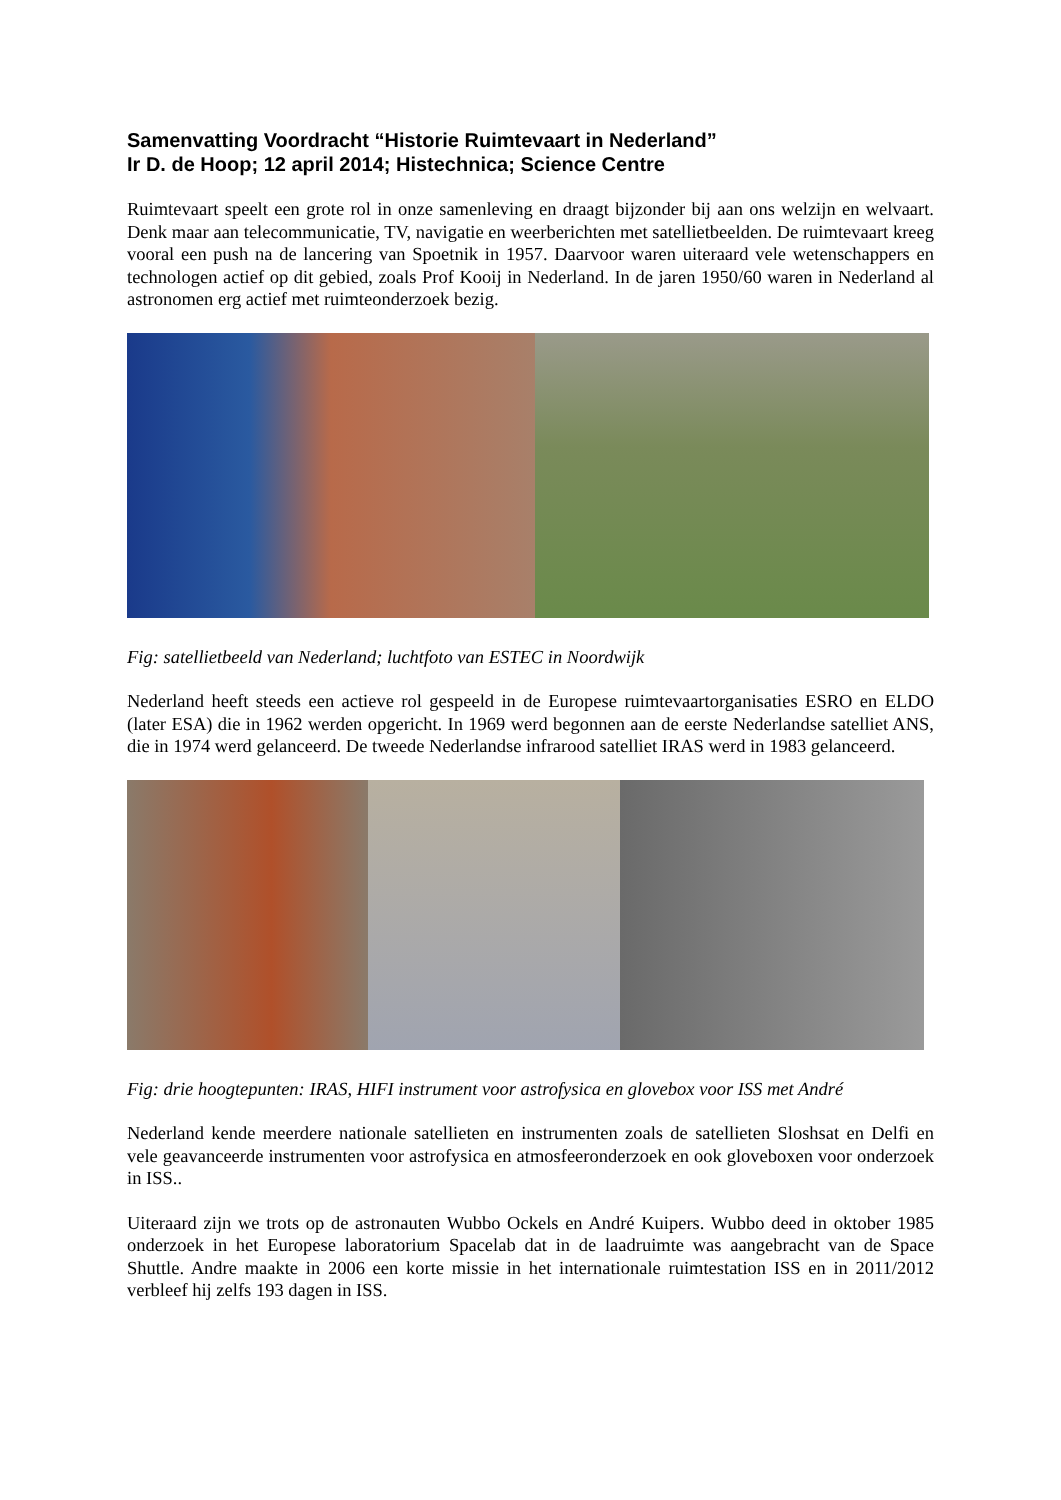Samenvatting Voordracht “Historie Ruimtevaart in Nederland”
Ir D. de Hoop; 12 april 2014; Histechnica; Science Centre
Ruimtevaart speelt een grote rol in onze samenleving en draagt bijzonder bij aan ons welzijn en welvaart. Denk maar aan telecommunicatie, TV, navigatie en weerberichten met satellietbeelden. De ruimtevaart kreeg vooral een push na de lancering van Spoetnik in 1957. Daarvoor waren uiteraard vele wetenschappers en technologen actief op dit gebied, zoals Prof Kooij in Nederland. In de jaren 1950/60 waren in Nederland al astronomen erg actief met ruimteonderzoek bezig.
Fig: satellietbeeld van Nederland; luchtfoto van ESTEC in Noordwijk
Nederland heeft steeds een actieve rol gespeeld in de Europese ruimtevaartorganisaties ESRO en ELDO (later ESA) die in 1962 werden opgericht. In 1969 werd begonnen aan de eerste Nederlandse satelliet ANS, die in 1974 werd gelanceerd. De tweede Nederlandse infrarood satelliet IRAS werd in 1983 gelanceerd.
Fig: drie hoogtepunten: IRAS, HIFI instrument voor astrofysica en glovebox voor ISS met André
Nederland kende meerdere nationale satellieten en instrumenten zoals de satellieten Sloshsat en Delfi en vele geavanceerde instrumenten voor astrofysica en atmosfeeronderzoek en ook gloveboxen voor onderzoek in ISS..
Uiteraard zijn we trots op de astronauten Wubbo Ockels en André Kuipers. Wubbo deed in oktober 1985 onderzoek in het Europese laboratorium Spacelab dat in de laadruimte was aangebracht van de Space Shuttle. Andre maakte in 2006 een korte missie in het internationale ruimtestation ISS en in 2011/2012 verbleef hij zelfs 193 dagen in ISS.